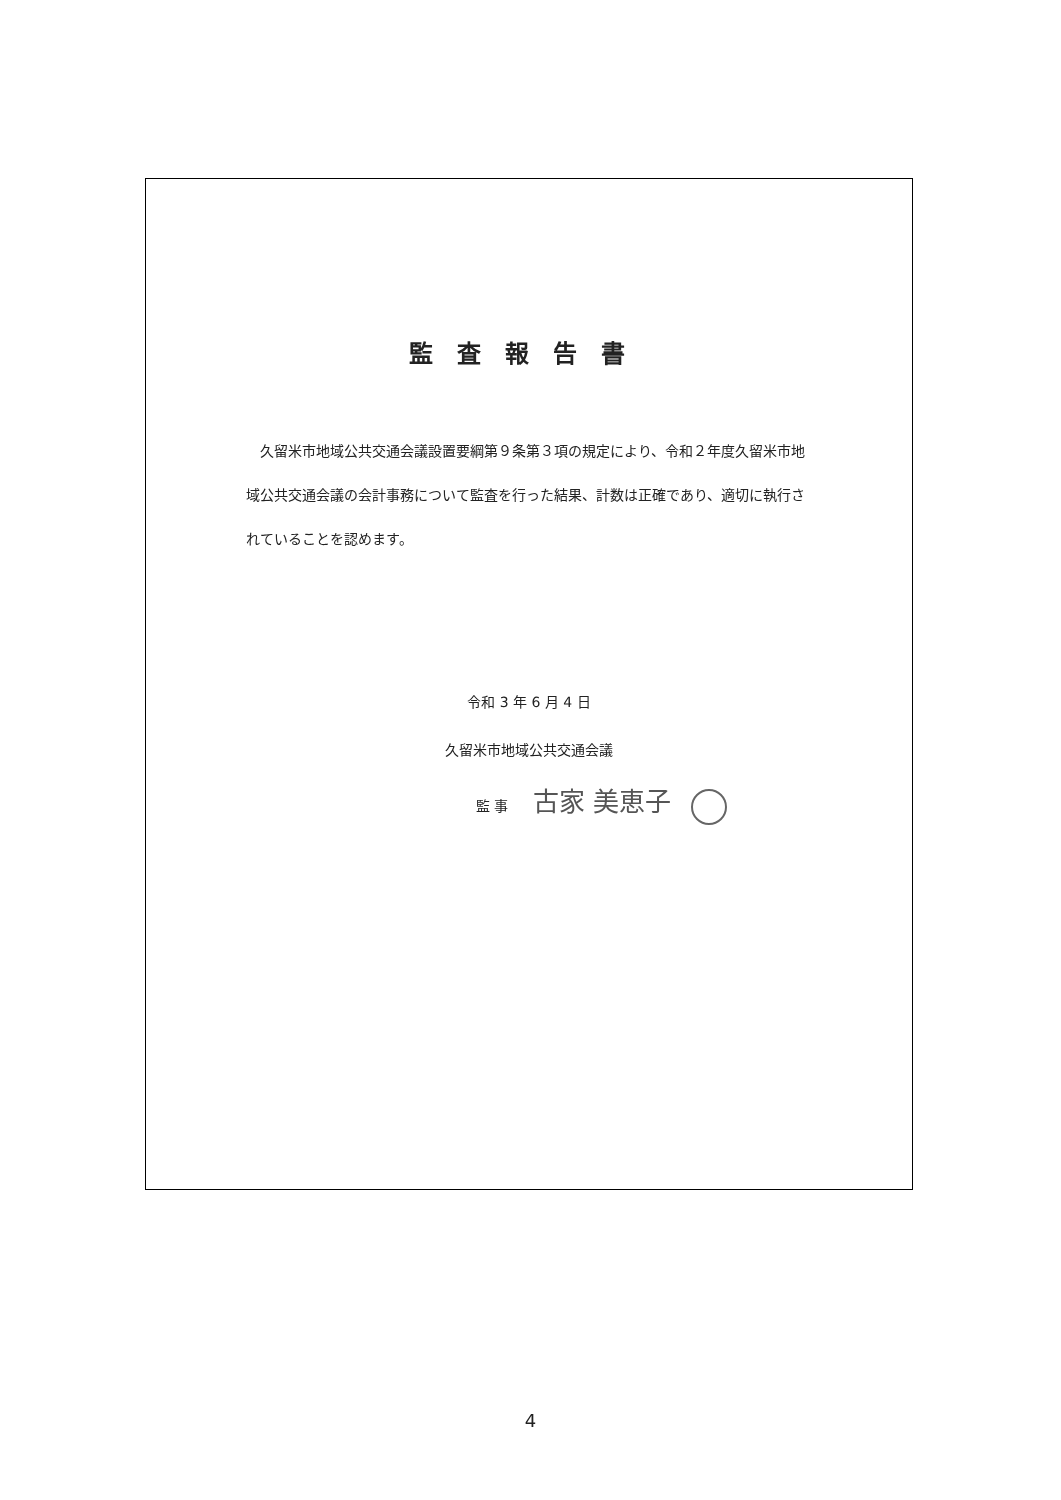監査報告書
久留米市地域公共交通会議設置要綱第９条第３項の規定により、令和２年度久留米市地域公共交通会議の会計事務について監査を行った結果、計数は正確であり、適切に執行されていることを認めます。
令和 3 年 6 月 4 日
久留米市地域公共交通会議
監 事 古家 美恵子
4